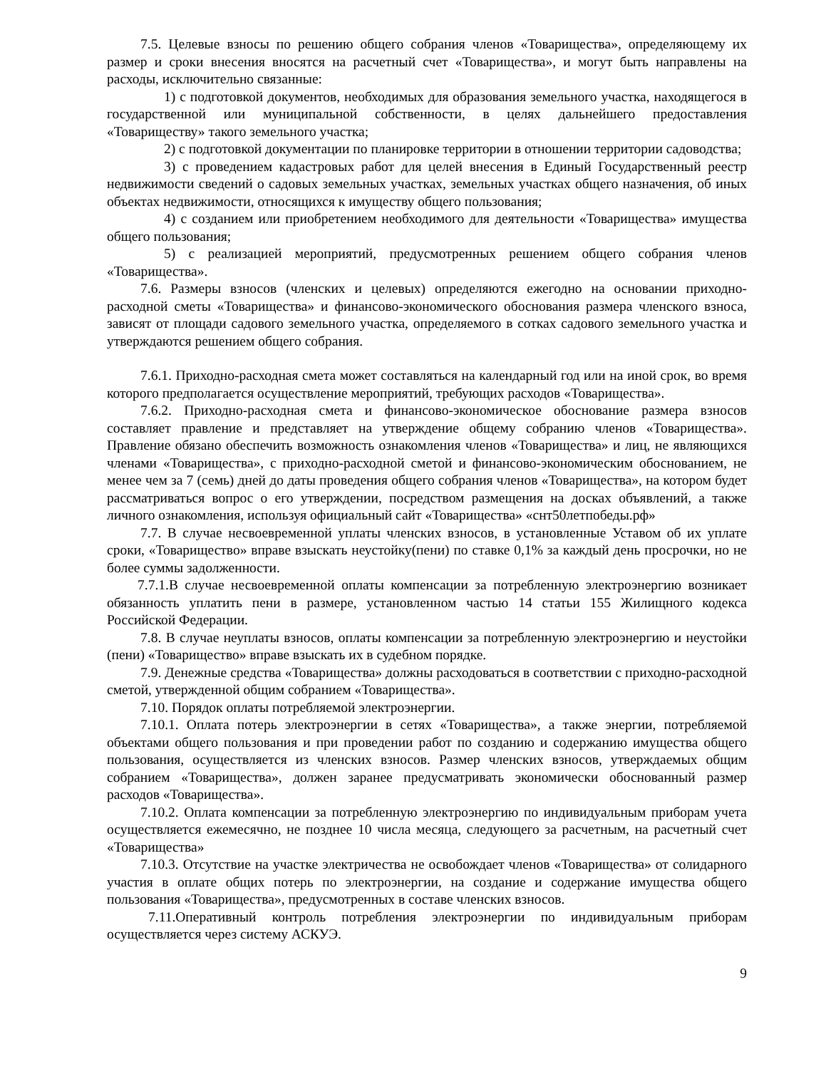7.5. Целевые взносы по решению общего собрания членов «Товарищества», определяющему их размер и сроки внесения вносятся на расчетный счет «Товарищества», и могут быть направлены на расходы, исключительно связанные:
1) с подготовкой документов, необходимых для образования земельного участка, находящегося в государственной или муниципальной собственности, в целях дальнейшего предоставления «Товариществу» такого земельного участка;
2) с подготовкой документации по планировке территории в отношении территории садоводства;
3) с проведением кадастровых работ для целей внесения в Единый Государственный реестр недвижимости сведений о садовых земельных участках, земельных участках общего назначения, об иных объектах недвижимости, относящихся к имуществу общего пользования;
4) с созданием или приобретением необходимого для деятельности «Товарищества» имущества общего пользования;
5) с реализацией мероприятий, предусмотренных решением общего собрания членов «Товарищества».
7.6. Размеры взносов (членских и целевых) определяются ежегодно на основании приходно-расходной сметы «Товарищества» и финансово-экономического обоснования размера членского взноса, зависят от площади садового земельного участка, определяемого в сотках садового земельного участка и утверждаются решением общего собрания.
7.6.1. Приходно-расходная смета может составляться на календарный год или на иной срок, во время которого предполагается осуществление мероприятий, требующих расходов «Товарищества».
7.6.2. Приходно-расходная смета и финансово-экономическое обоснование размера взносов составляет правление и представляет на утверждение общему собранию членов «Товарищества». Правление обязано обеспечить возможность ознакомления членов «Товарищества» и лиц, не являющихся членами «Товарищества», с приходно-расходной сметой и финансово-экономическим обоснованием, не менее чем за 7 (семь) дней до даты проведения общего собрания членов «Товарищества», на котором будет рассматриваться вопрос о его утверждении, посредством размещения на досках объявлений, а также личного ознакомления, используя официальный сайт «Товарищества» «снт50летпобеды.рф»
7.7. В случае несвоевременной уплаты членских взносов, в установленные Уставом об их уплате сроки, «Товарищество» вправе взыскать неустойку(пени) по ставке 0,1% за каждый день просрочки, но не более суммы задолженности.
7.7.1.В случае несвоевременной оплаты компенсации за потребленную электроэнергию возникает обязанность уплатить пени в размере, установленном частью 14 статьи 155 Жилищного кодекса Российской Федерации.
7.8. В случае неуплаты взносов, оплаты компенсации за потребленную электроэнергию и неустойки (пени) «Товарищество» вправе взыскать их в судебном порядке.
7.9. Денежные средства «Товарищества» должны расходоваться в соответствии с приходно-расходной сметой, утвержденной общим собранием «Товарищества».
7.10. Порядок оплаты потребляемой электроэнергии.
7.10.1. Оплата потерь электроэнергии в сетях «Товарищества», а также энергии, потребляемой объектами общего пользования и при проведении работ по созданию и содержанию имущества общего пользования, осуществляется из членских взносов. Размер членских взносов, утверждаемых общим собранием «Товарищества», должен заранее предусматривать экономически обоснованный размер расходов «Товарищества».
7.10.2. Оплата компенсации за потребленную электроэнергию по индивидуальным приборам учета осуществляется ежемесячно, не позднее 10 числа месяца, следующего за расчетным, на расчетный счет «Товарищества»
7.10.3. Отсутствие на участке электричества не освобождает членов «Товарищества» от солидарного участия в оплате общих потерь по электроэнергии, на создание и содержание имущества общего пользования «Товарищества», предусмотренных в составе членских взносов.
7.11.Оперативный контроль потребления электроэнергии по индивидуальным приборам осуществляется через систему АСКУЭ.
9